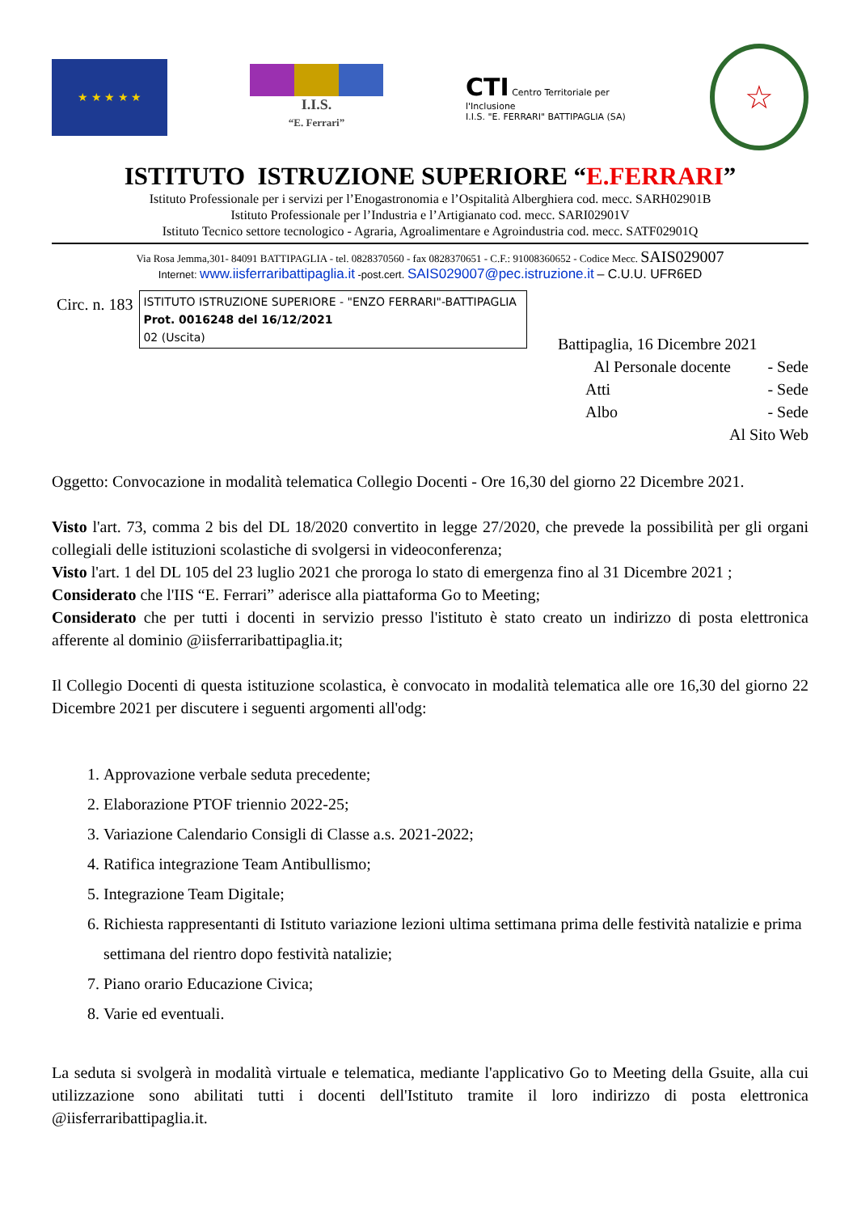★ ★ ★ ★ ★
I.I.S.
“E. Ferrari”
CTI Centro Territoriale per l'Inclusione
I.I.S. "E. FERRARI" BATTIPAGLIA (SA)
☆
ISTITUTO ISTRUZIONE SUPERIORE “E.FERRARI”
Istituto Professionale per i servizi per l’Enogastronomia e l’Ospitalità Alberghiera cod. mecc. SARH02901B
Istituto Professionale per l’Industria e l’Artigianato cod. mecc. SARI02901V
Istituto Tecnico settore tecnologico - Agraria, Agroalimentare e Agroindustria cod. mecc. SATF02901Q
Via Rosa Jemma,301- 84091 BATTIPAGLIA - tel. 0828370560 - fax 0828370651 - C.F.: 91008360652 - Codice Mecc. SAIS029007
Internet: www.iisferraribattipaglia.it -post.cert. SAIS029007@pec.istruzione.it – C.U.U. UFR6ED
Circ. n. 183
ISTITUTO ISTRUZIONE SUPERIORE - "ENZO FERRARI"-BATTIPAGLIA
Prot. 0016248 del 16/12/2021
02 (Uscita)
Battipaglia, 16 Dicembre 2021
Al Personale docente - Sede
Atti - Sede
Albo - Sede
Al Sito Web
Oggetto: Convocazione in modalità telematica Collegio Docenti - Ore 16,30 del giorno 22 Dicembre 2021.
Visto l'art. 73, comma 2 bis del DL 18/2020 convertito in legge 27/2020, che prevede la possibilità per gli organi collegiali delle istituzioni scolastiche di svolgersi in videoconferenza;
Visto l'art. 1 del DL 105 del 23 luglio 2021 che proroga lo stato di emergenza fino al 31 Dicembre 2021 ;
Considerato che l'IIS “E. Ferrari” aderisce alla piattaforma Go to Meeting;
Considerato che per tutti i docenti in servizio presso l'istituto è stato creato un indirizzo di posta elettronica afferente al dominio @iisferraribattipaglia.it;
Il Collegio Docenti di questa istituzione scolastica, è convocato in modalità telematica alle ore 16,30 del giorno 22 Dicembre 2021 per discutere i seguenti argomenti all'odg:
1. Approvazione verbale seduta precedente;
2. Elaborazione PTOF triennio 2022-25;
3. Variazione Calendario Consigli di Classe a.s. 2021-2022;
4. Ratifica integrazione Team Antibullismo;
5. Integrazione Team Digitale;
6. Richiesta rappresentanti di Istituto variazione lezioni ultima settimana prima delle festività natalizie e prima settimana del rientro dopo festività natalizie;
7. Piano orario Educazione Civica;
8. Varie ed eventuali.
La seduta si svolgerà in modalità virtuale e telematica, mediante l'applicativo Go to Meeting della Gsuite, alla cui utilizzazione sono abilitati tutti i docenti dell'Istituto tramite il loro indirizzo di posta elettronica @iisferraribattipaglia.it.